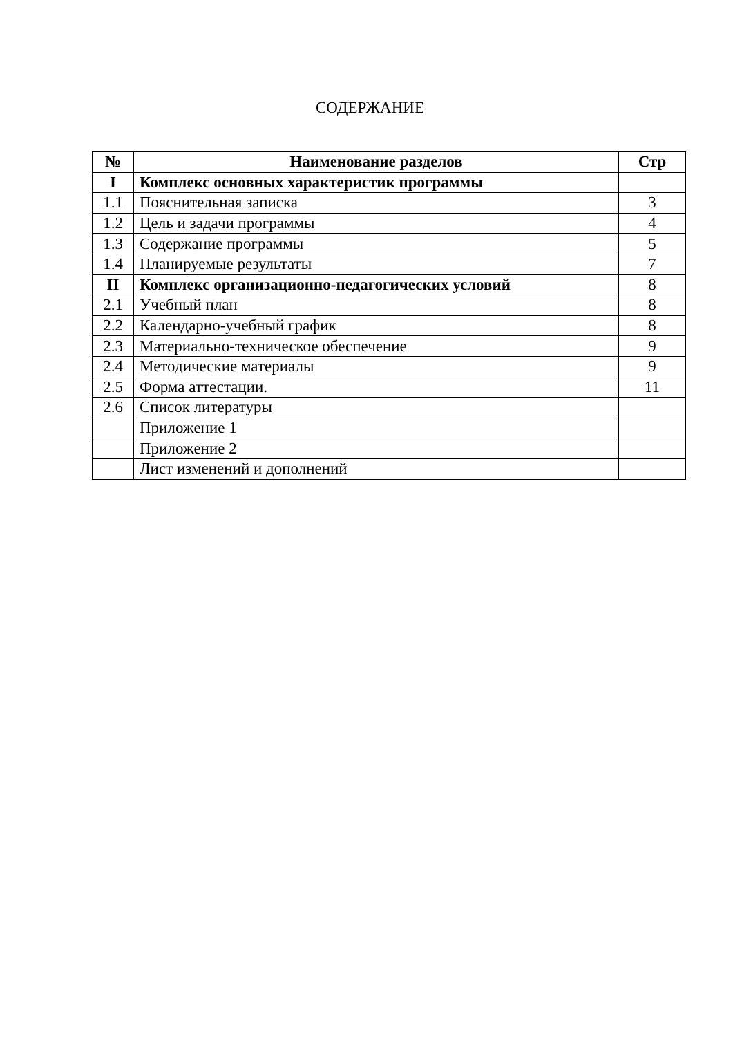СОДЕРЖАНИЕ
| № | Наименование разделов | Стр |
| --- | --- | --- |
| I | Комплекс основных характеристик программы | |
| 1.1 | Пояснительная записка | 3 |
| 1.2 | Цель и задачи программы | 4 |
| 1.3 | Содержание программы | 5 |
| 1.4 | Планируемые результаты | 7 |
| II | Комплекс организационно-педагогических условий | 8 |
| 2.1 | Учебный план | 8 |
| 2.2 | Календарно-учебный график | 8 |
| 2.3 | Материально-техническое обеспечение | 9 |
| 2.4 | Методические материалы | 9 |
| 2.5 | Форма аттестации. | 11 |
| 2.6 | Список литературы | |
| | Приложение 1 | |
| | Приложение 2 | |
| | Лист изменений и дополнений | |